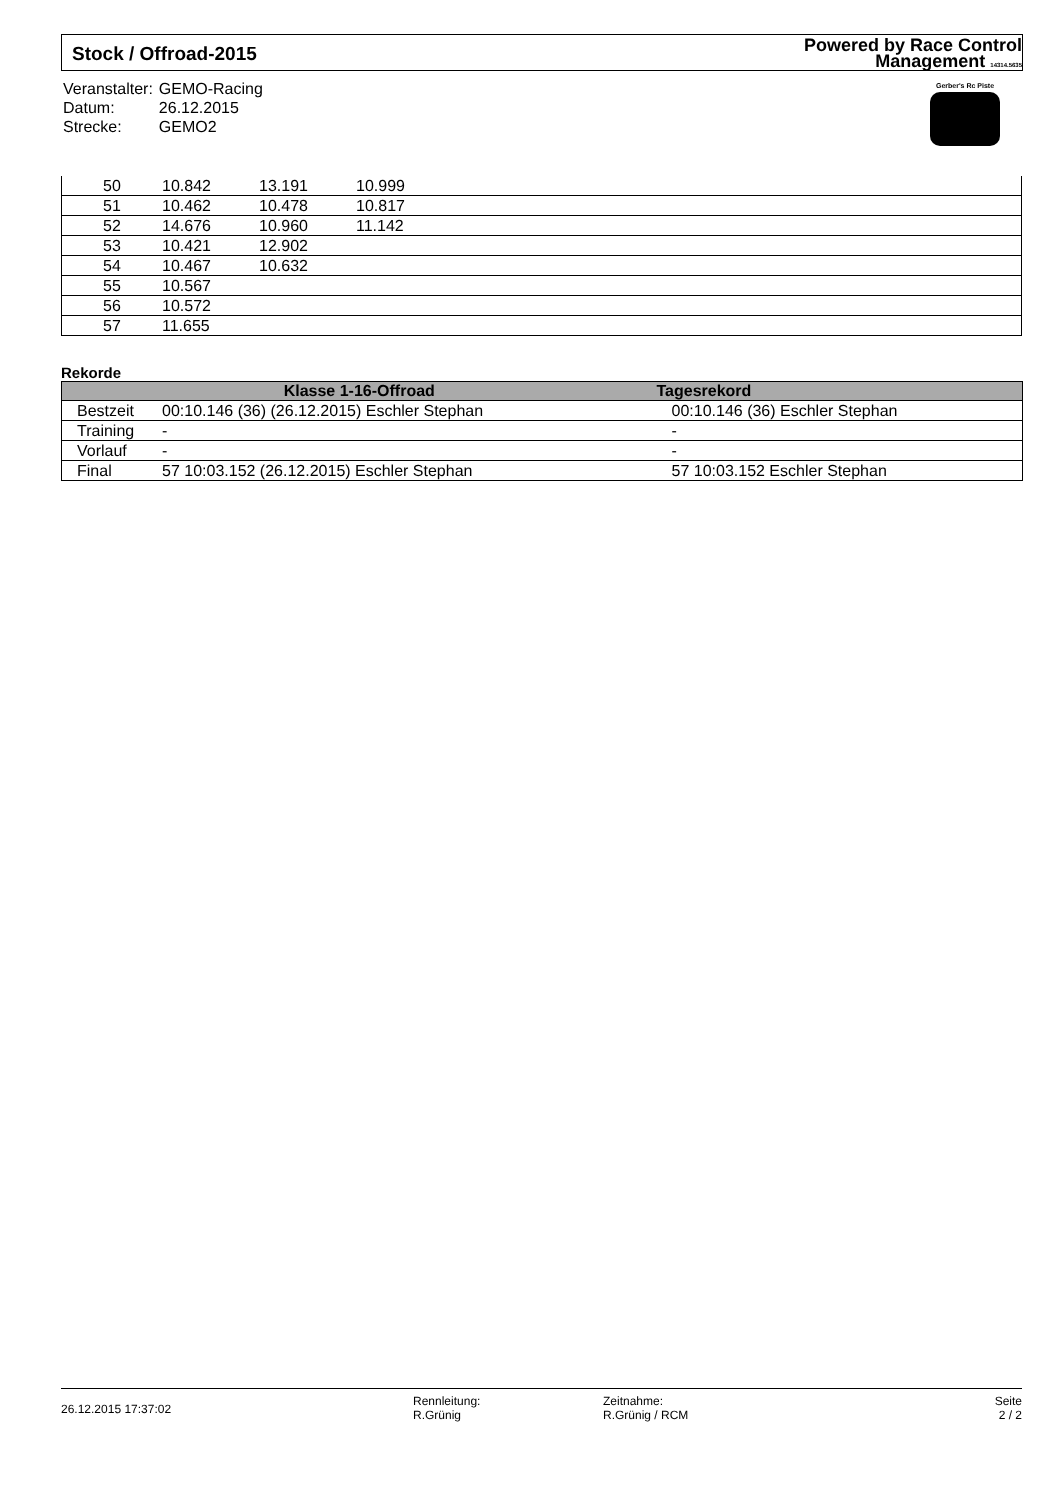Stock / Offroad-2015
Powered by Race Control
Management 14314.5635
| Veranstalter: | GEMO-Racing |
| Datum: | 26.12.2015 |
| Strecke: | GEMO2 |
Gerber's Rc Piste
| 50 | 10.842 | 13.191 | 10.999 | |
| 51 | 10.462 | 10.478 | 10.817 | |
| 52 | 14.676 | 10.960 | 11.142 | |
| 53 | 10.421 | 12.902 | | |
| 54 | 10.467 | 10.632 | | |
| 55 | 10.567 | | | |
| 56 | 10.572 | | | |
| 57 | 11.655 | | | |
Rekorde
| Klasse 1-16-Offroad | | Tagesrekord |
| --- | --- | --- |
| Bestzeit | 00:10.146 (36) (26.12.2015) Eschler Stephan | 00:10.146 (36) Eschler Stephan |
| Training | - | - |
| Vorlauf | - | - |
| Final | 57 10:03.152 (26.12.2015) Eschler Stephan | 57 10:03.152 Eschler Stephan |
26.12.2015 17:37:02
Rennleitung:
R.Grünig
Zeitnahme:
R.Grünig / RCM
Seite
2 / 2